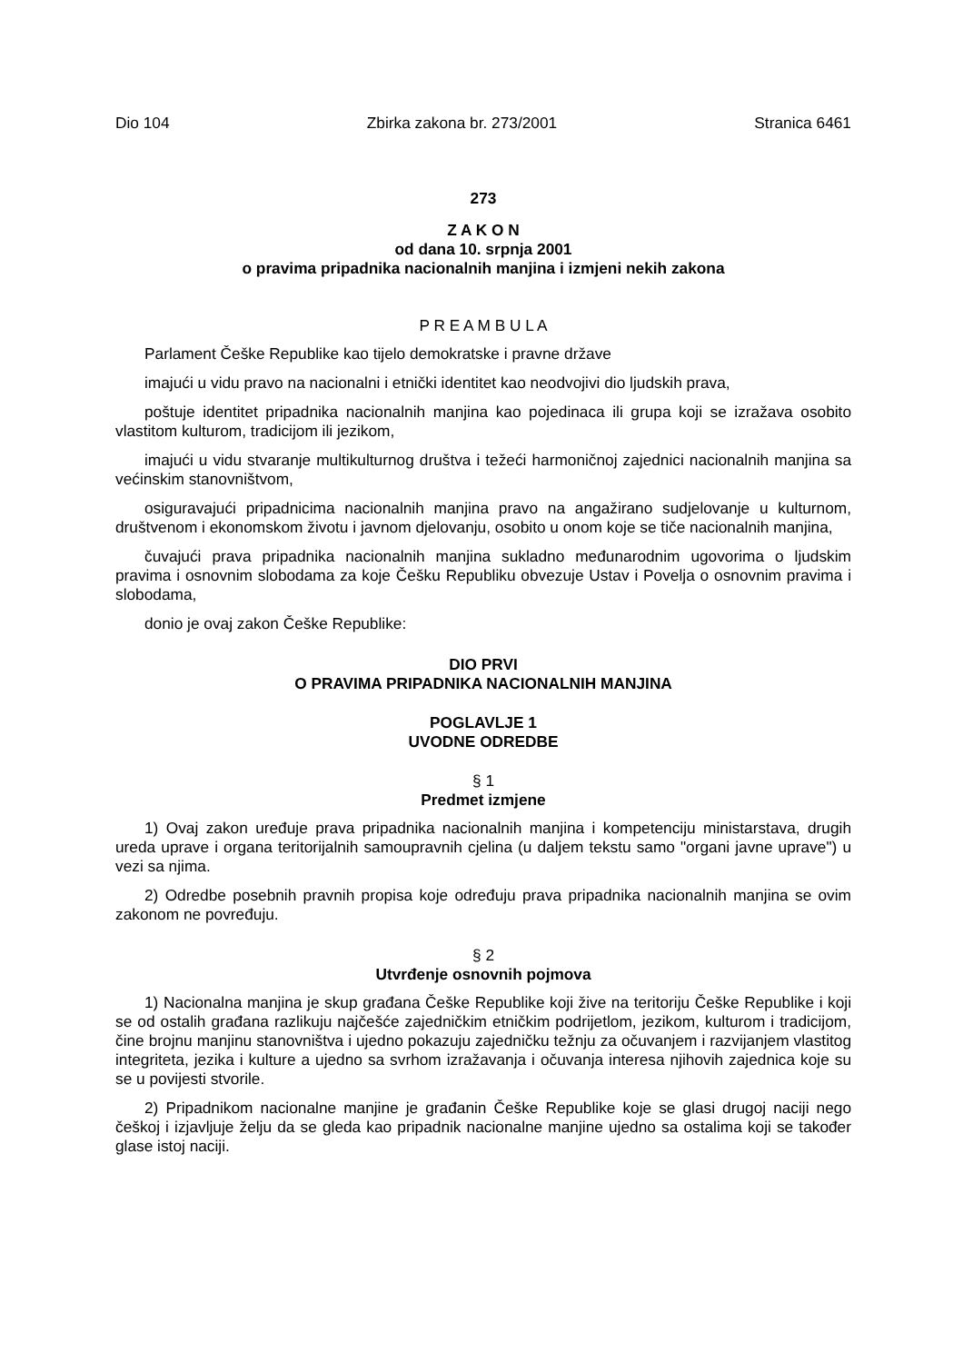Dio 104 Zbirka zakona br. 273/2001 Stranica 6461
273
Z A K O N
od dana 10. srpnja 2001
o pravima pripadnika nacionalnih manjina i izmjeni nekih zakona
P R E A M B U L A
Parlament Češke Republike kao tijelo demokratske i pravne države
imajući u vidu pravo na nacionalni i etnički identitet kao neodvojivi dio ljudskih prava,
poštuje identitet pripadnika nacionalnih manjina kao pojedinaca ili grupa koji se izražava osobito vlastitom kulturom, tradicijom ili jezikom,
imajući u vidu stvaranje multikulturnog društva i težeći harmoničnoj zajednici nacionalnih manjina sa većinskim stanovništvom,
osiguravajući pripadnicima nacionalnih manjina pravo na angažirano sudjelovanje u kulturnom, društvenom i ekonomskom životu i javnom djelovanju, osobito u onom koje se tiče nacionalnih manjina,
čuvajući prava pripadnika nacionalnih manjina sukladno međunarodnim ugovorima o ljudskim pravima i osnovnim slobodama za koje Češku Republiku obvezuje Ustav i Povelja o osnovnim pravima i slobodama,
donio je ovaj zakon Češke Republike:
DIO PRVI
O PRAVIMA PRIPADNIKA NACIONALNIH MANJINA
POGLAVLJE 1
UVODNE ODREDBE
§ 1
Predmet izmjene
1) Ovaj zakon uređuje prava pripadnika nacionalnih manjina i kompetenciju ministarstava, drugih ureda uprave i organa teritorijalnih samoupravnih cjelina (u daljem tekstu samo "organi javne uprave") u vezi sa njima.
2) Odredbe posebnih pravnih propisa koje određuju prava pripadnika nacionalnih manjina se ovim zakonom ne povređuju.
§ 2
Utvrđenje osnovnih pojmova
1) Nacionalna manjina je skup građana Češke Republike koji žive na teritoriju Češke Republike i koji se od ostalih građana razlikuju najčešće zajedničkim etničkim podrijetlom, jezikom, kulturom i tradicijom, čine brojnu manjinu stanovništva i ujedno pokazuju zajedničku težnju za očuvanjem i razvijanjem vlastitog integriteta, jezika i kulture a ujedno sa svrhom izražavanja i očuvanja interesa njihovih zajednica koje su se u povijesti stvorile.
2) Pripadnikom nacionalne manjine je građanin Češke Republike koje se glasi drugoj naciji nego češkoj i izjavljuje želju da se gleda kao pripadnik nacionalne manjine ujedno sa ostalima koji se također glase istoj naciji.